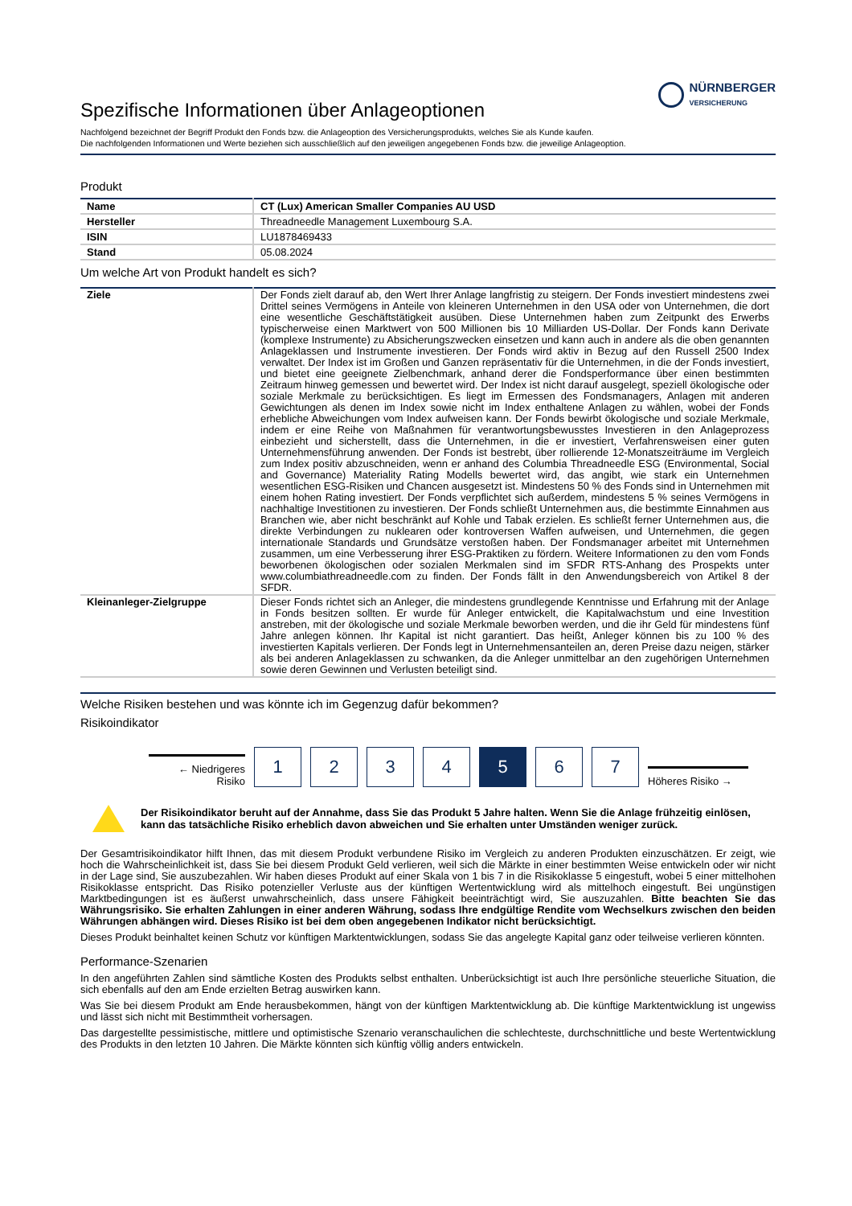NÜRNBERGER
VERSICHERUNG
Spezifische Informationen über Anlageoptionen
Nachfolgend bezeichnet der Begriff Produkt den Fonds bzw. die Anlageoption des Versicherungsprodukts, welches Sie als Kunde kaufen.
Die nachfolgenden Informationen und Werte beziehen sich ausschließlich auf den jeweiligen angegebenen Fonds bzw. die jeweilige Anlageoption.
Produkt
| Name | CT (Lux) American Smaller Companies AU USD |
| Hersteller | Threadneedle Management Luxembourg S.A. |
| ISIN | LU1878469433 |
| Stand | 05.08.2024 |
Um welche Art von Produkt handelt es sich?
| Ziele | Der Fonds zielt darauf ab, den Wert Ihrer Anlage langfristig zu steigern. Der Fonds investiert mindestens zwei Drittel seines Vermögens in Anteile von kleineren Unternehmen in den USA oder von Unternehmen, die dort eine wesentliche Geschäftstätigkeit ausüben. Diese Unternehmen haben zum Zeitpunkt des Erwerbs typischerweise einen Marktwert von 500 Millionen bis 10 Milliarden US-Dollar. Der Fonds kann Derivate (komplexe Instrumente) zu Absicherungszwecken einsetzen und kann auch in andere als die oben genannten Anlageklassen und Instrumente investieren. Der Fonds wird aktiv in Bezug auf den Russell 2500 Index verwaltet. Der Index ist im Großen und Ganzen repräsentativ für die Unternehmen, in die der Fonds investiert, und bietet eine geeignete Zielbenchmark, anhand derer die Fondsperformance über einen bestimmten Zeitraum hinweg gemessen und bewertet wird. Der Index ist nicht darauf ausgelegt, speziell ökologische oder soziale Merkmale zu berücksichtigen. Es liegt im Ermessen des Fondsmanagers, Anlagen mit anderen Gewichtungen als denen im Index sowie nicht im Index enthaltene Anlagen zu wählen, wobei der Fonds erhebliche Abweichungen vom Index aufweisen kann. Der Fonds bewirbt ökologische und soziale Merkmale, indem er eine Reihe von Maßnahmen für verantwortungsbewusstes Investieren in den Anlageprozess einbezieht und sicherstellt, dass die Unternehmen, in die er investiert, Verfahrensweisen einer guten Unternehmensführung anwenden. Der Fonds ist bestrebt, über rollierende 12-Monatszeiträume im Vergleich zum Index positiv abzuschneiden, wenn er anhand des Columbia Threadneedle ESG (Environmental, Social and Governance) Materiality Rating Modells bewertet wird, das angibt, wie stark ein Unternehmen wesentlichen ESG-Risiken und Chancen ausgesetzt ist. Mindestens 50 % des Fonds sind in Unternehmen mit einem hohen Rating investiert. Der Fonds verpflichtet sich außerdem, mindestens 5 % seines Vermögens in nachhaltige Investitionen zu investieren. Der Fonds schließt Unternehmen aus, die bestimmte Einnahmen aus Branchen wie, aber nicht beschränkt auf Kohle und Tabak erzielen. Es schließt ferner Unternehmen aus, die direkte Verbindungen zu nuklearen oder kontroversen Waffen aufweisen, und Unternehmen, die gegen internationale Standards und Grundsätze verstoßen haben. Der Fondsmanager arbeitet mit Unternehmen zusammen, um eine Verbesserung ihrer ESG-Praktiken zu fördern. Weitere Informationen zu den vom Fonds beworbenen ökologischen oder sozialen Merkmalen sind im SFDR RTS-Anhang des Prospekts unter www.columbiathreadneedle.com zu finden. Der Fonds fällt in den Anwendungsbereich von Artikel 8 der SFDR. |
| Kleinanleger-Zielgruppe | Dieser Fonds richtet sich an Anleger, die mindestens grundlegende Kenntnisse und Erfahrung mit der Anlage in Fonds besitzen sollten. Er wurde für Anleger entwickelt, die Kapitalwachstum und eine Investition anstreben, mit der ökologische und soziale Merkmale beworben werden, und die ihr Geld für mindestens fünf Jahre anlegen können. Ihr Kapital ist nicht garantiert. Das heißt, Anleger können bis zu 100 % des investierten Kapitals verlieren. Der Fonds legt in Unternehmensanteilen an, deren Preise dazu neigen, stärker als bei anderen Anlageklassen zu schwanken, da die Anleger unmittelbar an den zugehörigen Unternehmen sowie deren Gewinnen und Verlusten beteiligt sind. |
Welche Risiken bestehen und was könnte ich im Gegenzug dafür bekommen?
Risikoindikator
← Niedrigeres Risiko
1
2
3
4
5
6
7
Höheres Risiko →
Der Risikoindikator beruht auf der Annahme, dass Sie das Produkt 5 Jahre halten. Wenn Sie die Anlage frühzeitig einlösen, kann das tatsächliche Risiko erheblich davon abweichen und Sie erhalten unter Umständen weniger zurück.
Der Gesamtrisikoindikator hilft Ihnen, das mit diesem Produkt verbundene Risiko im Vergleich zu anderen Produkten einzuschätzen. Er zeigt, wie hoch die Wahrscheinlichkeit ist, dass Sie bei diesem Produkt Geld verlieren, weil sich die Märkte in einer bestimmten Weise entwickeln oder wir nicht in der Lage sind, Sie auszubezahlen. Wir haben dieses Produkt auf einer Skala von 1 bis 7 in die Risikoklasse 5 eingestuft, wobei 5 einer mittelhohen Risikoklasse entspricht. Das Risiko potenzieller Verluste aus der künftigen Wertentwicklung wird als mittelhoch eingestuft. Bei ungünstigen Marktbedingungen ist es äußerst unwahrscheinlich, dass unsere Fähigkeit beeinträchtigt wird, Sie auszuzahlen. Bitte beachten Sie das Währungsrisiko. Sie erhalten Zahlungen in einer anderen Währung, sodass Ihre endgültige Rendite vom Wechselkurs zwischen den beiden Währungen abhängen wird. Dieses Risiko ist bei dem oben angegebenen Indikator nicht berücksichtigt.
Dieses Produkt beinhaltet keinen Schutz vor künftigen Marktentwicklungen, sodass Sie das angelegte Kapital ganz oder teilweise verlieren könnten.
Performance-Szenarien
In den angeführten Zahlen sind sämtliche Kosten des Produkts selbst enthalten. Unberücksichtigt ist auch Ihre persönliche steuerliche Situation, die sich ebenfalls auf den am Ende erzielten Betrag auswirken kann.
Was Sie bei diesem Produkt am Ende herausbekommen, hängt von der künftigen Marktentwicklung ab. Die künftige Marktentwicklung ist ungewiss und lässt sich nicht mit Bestimmtheit vorhersagen.
Das dargestellte pessimistische, mittlere und optimistische Szenario veranschaulichen die schlechteste, durchschnittliche und beste Wertentwicklung des Produkts in den letzten 10 Jahren. Die Märkte könnten sich künftig völlig anders entwickeln.